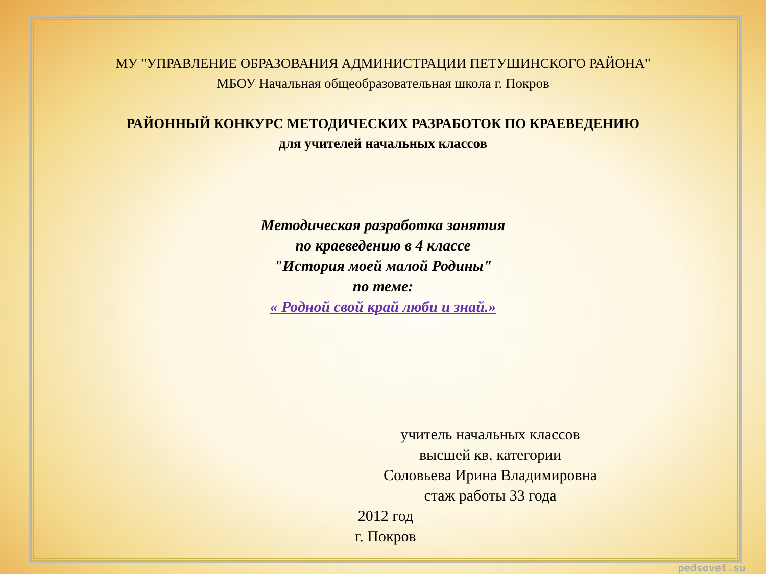МУ "УПРАВЛЕНИЕ ОБРАЗОВАНИЯ АДМИНИСТРАЦИИ ПЕТУШИНСКОГО РАЙОНА"
МБОУ Начальная общеобразовательная школа г. Покров
РАЙОННЫЙ КОНКУРС МЕТОДИЧЕСКИХ РАЗРАБОТОК ПО КРАЕВЕДЕНИЮ
для учителей начальных классов
Методическая разработка занятия
по краеведению в 4 классе
"История моей малой Родины"
по теме:
« Родной свой край люби и знай.»
учитель начальных классов
высшей кв. категории
Соловьева Ирина Владимировна
стаж работы 33 года
2012 год
г. Покров
pedsovet.su